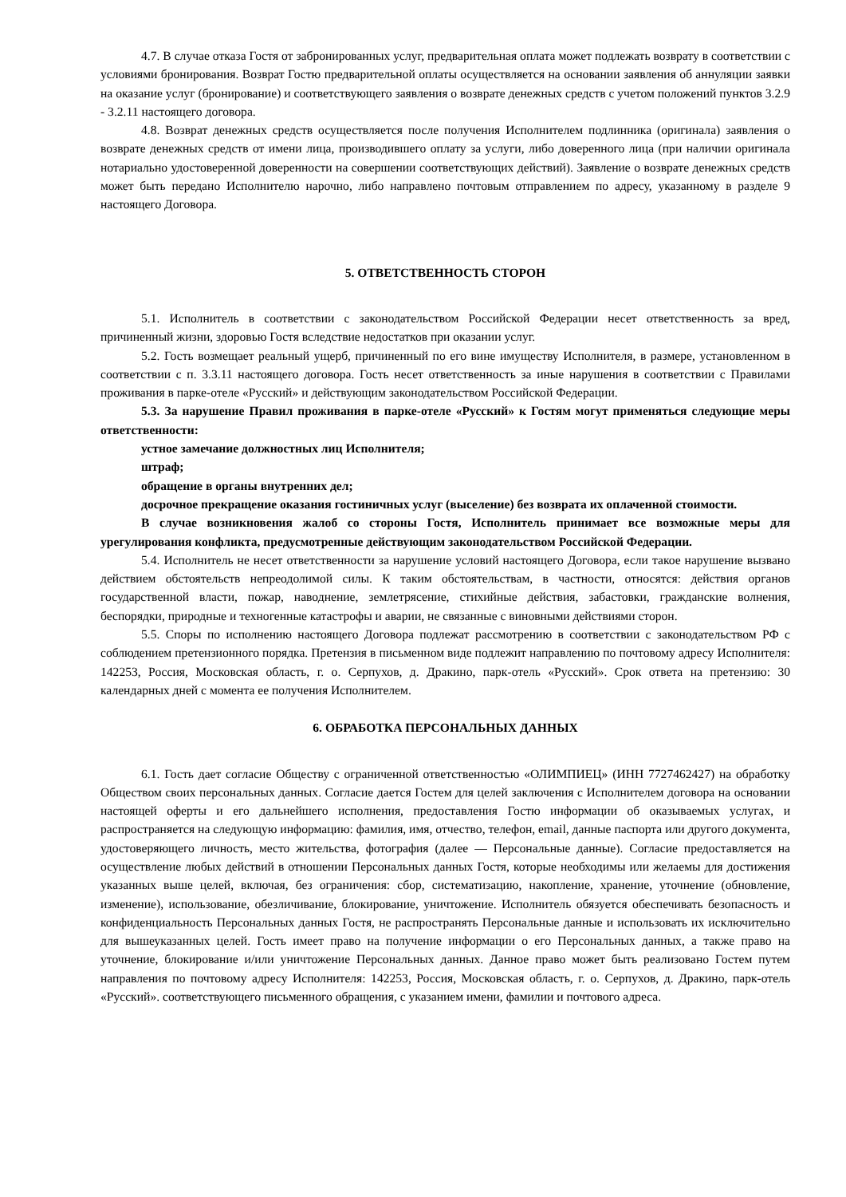4.7. В случае отказа Гостя от забронированных услуг, предварительная оплата может подлежать возврату в соответствии с условиями бронирования. Возврат Гостю предварительной оплаты осуществляется на основании заявления об аннуляции заявки на оказание услуг (бронирование) и соответствующего заявления о возврате денежных средств с учетом положений пунктов 3.2.9 - 3.2.11 настоящего договора.
4.8. Возврат денежных средств осуществляется после получения Исполнителем подлинника (оригинала) заявления о возврате денежных средств от имени лица, производившего оплату за услуги, либо доверенного лица (при наличии оригинала нотариально удостоверенной доверенности на совершении соответствующих действий). Заявление о возврате денежных средств может быть передано Исполнителю нарочно, либо направлено почтовым отправлением по адресу, указанному в разделе 9 настоящего Договора.
5. ОТВЕТСТВЕННОСТЬ СТОРОН
5.1. Исполнитель в соответствии с законодательством Российской Федерации несет ответственность за вред, причиненный жизни, здоровью Гостя вследствие недостатков при оказании услуг.
5.2. Гость возмещает реальный ущерб, причиненный по его вине имуществу Исполнителя, в размере, установленном в соответствии с п. 3.3.11 настоящего договора. Гость несет ответственность за иные нарушения в соответствии с Правилами проживания в парке-отеле «Русский» и действующим законодательством Российской Федерации.
5.3. За нарушение Правил проживания в парке-отеле «Русский» к Гостям могут применяться следующие меры ответственности:
устное замечание должностных лиц Исполнителя;
штраф;
обращение в органы внутренних дел;
досрочное прекращение оказания гостиничных услуг (выселение) без возврата их оплаченной стоимости.
В случае возникновения жалоб со стороны Гостя, Исполнитель принимает все возможные меры для урегулирования конфликта, предусмотренные действующим законодательством Российской Федерации.
5.4. Исполнитель не несет ответственности за нарушение условий настоящего Договора, если такое нарушение вызвано действием обстоятельств непреодолимой силы. К таким обстоятельствам, в частности, относятся: действия органов государственной власти, пожар, наводнение, землетрясение, стихийные действия, забастовки, гражданские волнения, беспорядки, природные и техногенные катастрофы и аварии, не связанные с виновными действиями сторон.
5.5. Споры по исполнению настоящего Договора подлежат рассмотрению в соответствии с законодательством РФ с соблюдением претензионного порядка. Претензия в письменном виде подлежит направлению по почтовому адресу Исполнителя: 142253, Россия, Московская область, г. о. Серпухов, д. Дракино, парк-отель «Русский». Срок ответа на претензию: 30 календарных дней с момента ее получения Исполнителем.
6. ОБРАБОТКА ПЕРСОНАЛЬНЫХ ДАННЫХ
6.1. Гость дает согласие Обществу с ограниченной ответственностью «ОЛИМПИЕЦ» (ИНН 7727462427) на обработку Обществом своих персональных данных. Согласие дается Гостем для целей заключения с Исполнителем договора на основании настоящей оферты и его дальнейшего исполнения, предоставления Гостю информации об оказываемых услугах, и распространяется на следующую информацию: фамилия, имя, отчество, телефон, email, данные паспорта или другого документа, удостоверяющего личность, место жительства, фотография (далее — Персональные данные). Согласие предоставляется на осуществление любых действий в отношении Персональных данных Гостя, которые необходимы или желаемы для достижения указанных выше целей, включая, без ограничения: сбор, систематизацию, накопление, хранение, уточнение (обновление, изменение), использование, обезличивание, блокирование, уничтожение. Исполнитель обязуется обеспечивать безопасность и конфиденциальность Персональных данных Гостя, не распространять Персональные данные и использовать их исключительно для вышеуказанных целей. Гость имеет право на получение информации о его Персональных данных, а также право на уточнение, блокирование и/или уничтожение Персональных данных. Данное право может быть реализовано Гостем путем направления по почтовому адресу Исполнителя: 142253, Россия, Московская область, г. о. Серпухов, д. Дракино, парк-отель «Русский». соответствующего письменного обращения, с указанием имени, фамилии и почтового адреса.